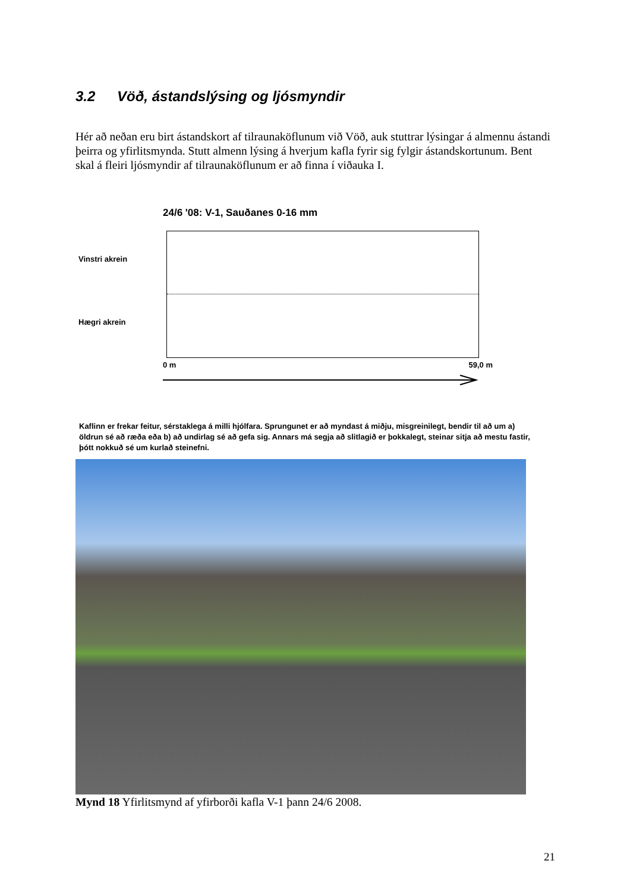3.2 Vöð, ástandslýsing og ljósmyndir
Hér að neðan eru birt ástandskort af tilraunaköflunum við Vöð, auk stuttrar lýsingar á almennu ástandi þeirra og yfirlitsmynda. Stutt almenn lýsing á hverjum kafla fyrir sig fylgir ástandskortunum. Bent skal á fleiri ljósmyndir af tilraunaköflunum er að finna í viðauka I.
24/6 '08: V-1, Sauðanes 0-16 mm
Vinstri akrein
Hægri akrein
0 m 59,0 m
Kaflinn er frekar feitur, sérstaklega á milli hjólfara. Sprungunet er að myndast á miðju, misgreinilegt, bendir til að um a) öldrun sé að ræða eða b) að undirlag sé að gefa sig. Annars má segja að slitlagið er þokkalegt, steinar sitja að mestu fastir, þótt nokkuð sé um kurlað steinefni.
Mynd 18 Yfirlitsmynd af yfirborði kafla V-1 þann 24/6 2008.
21